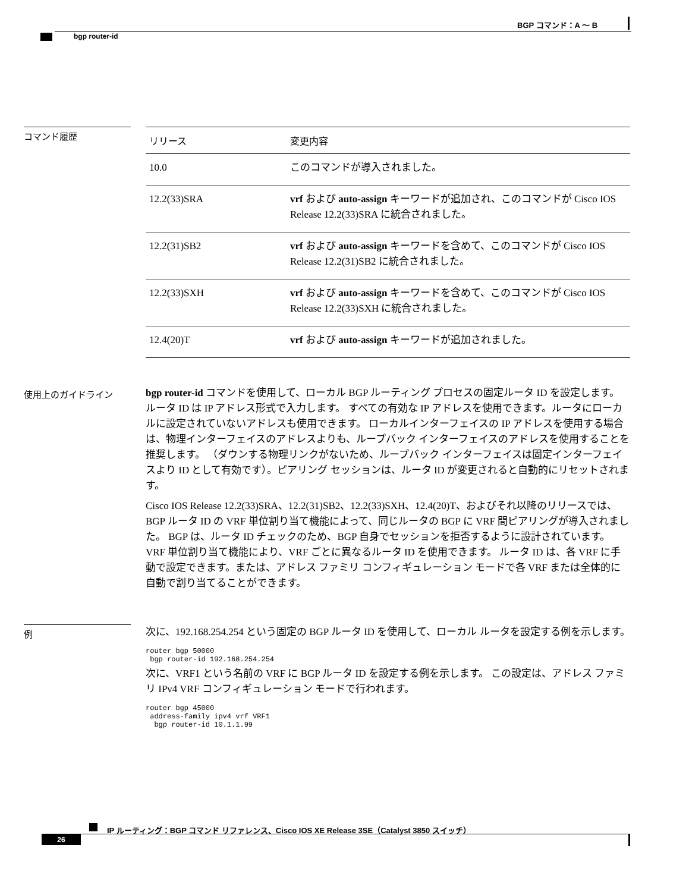BGP コマンド：A ～ B
bgp router-id
コマンド履歴
| リリース | 変更内容 |
| --- | --- |
| 10.0 | このコマンドが導入されました。 |
| 12.2(33)SRA | vrf および auto-assign キーワードが追加され、このコマンドが Cisco IOS Release 12.2(33)SRA に統合されました。 |
| 12.2(31)SB2 | vrf および auto-assign キーワードを含めて、このコマンドが Cisco IOS Release 12.2(31)SB2 に統合されました。 |
| 12.2(33)SXH | vrf および auto-assign キーワードを含めて、このコマンドが Cisco IOS Release 12.2(33)SXH に統合されました。 |
| 12.4(20)T | vrf および auto-assign キーワードが追加されました。 |
使用上のガイドライン
bgp router-id コマンドを使用して、ローカル BGP ルーティング プロセスの固定ルータ ID を設定します。 ルータ ID は IP アドレス形式で入力します。 すべての有効な IP アドレスを使用できます。ルータにローカルに設定されていないアドレスも使用できます。 ローカルインターフェイスの IP アドレスを使用する場合は、物理インターフェイスのアドレスよりも、ループバック インターフェイスのアドレスを使用することを推奨します。 （ダウンする物理リンクがないため、ループバック インターフェイスは固定インターフェイスより ID として有効です）。ピアリング セッションは、ルータ ID が変更されると自動的にリセットされます。
Cisco IOS Release 12.2(33)SRA、12.2(31)SB2、12.2(33)SXH、12.4(20)T、およびそれ以降のリリースでは、BGP ルータ ID の VRF 単位割り当て機能によって、同じルータの BGP に VRF 間ピアリングが導入されました。 BGP は、ルータ ID チェックのため、BGP 自身でセッションを拒否するように設計されています。 VRF 単位割り当て機能により、VRF ごとに異なるルータ ID を使用できます。 ルータ ID は、各 VRF に手動で設定できます。または、アドレス ファミリ コンフィギュレーション モードで各 VRF または全体的に自動で割り当てることができます。
例
次に、192.168.254.254 という固定の BGP ルータ ID を使用して、ローカル ルータを設定する例を示します。
router bgp 50000
 bgp router-id 192.168.254.254
次に、VRF1 という名前の VRF に BGP ルータ ID を設定する例を示します。 この設定は、アドレス ファミリ IPv4 VRF コンフィギュレーション モードで行われます。
router bgp 45000
 address-family ipv4 vrf VRF1
  bgp router-id 10.1.1.99
IP ルーティング：BGP コマンド リファレンス、Cisco IOS XE Release 3SE（Catalyst 3850 スイッチ）
26